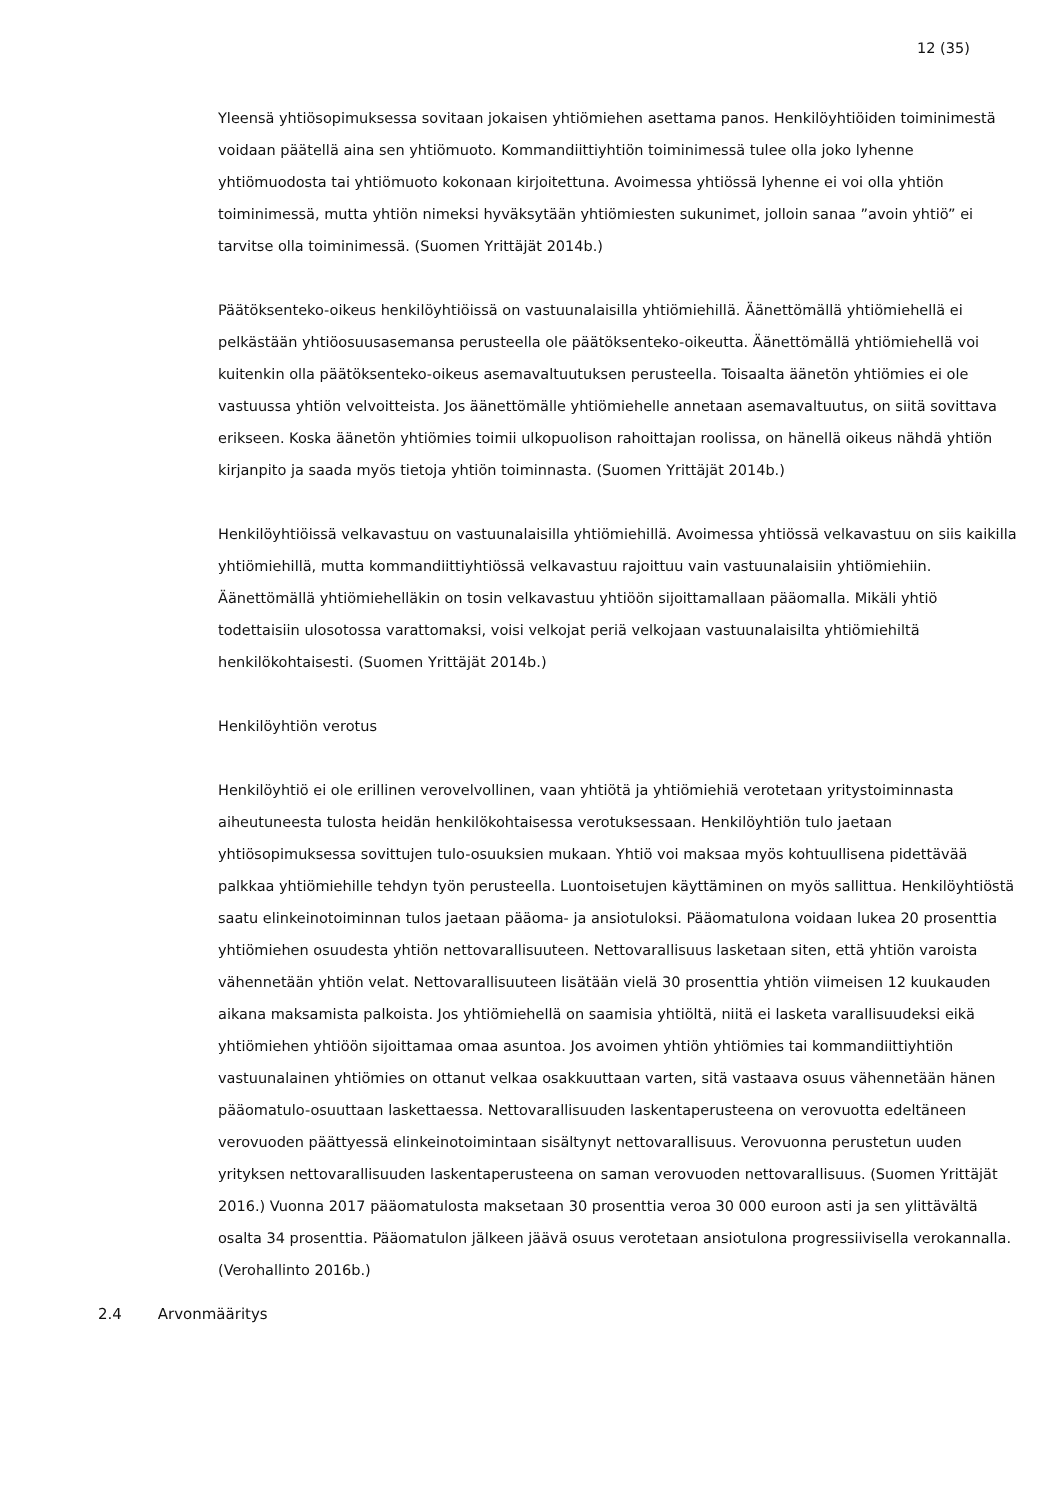12 (35)
Yleensä yhtiösopimuksessa sovitaan jokaisen yhtiömiehen asettama panos. Henkilöyhtiöiden toiminimestä voidaan päätellä aina sen yhtiömuoto. Kommandiittiyhtiön toiminimessä tulee olla joko lyhenne yhtiömuodosta tai yhtiömuoto kokonaan kirjoitettuna. Avoimessa yhtiössä lyhenne ei voi olla yhtiön toiminimessä, mutta yhtiön nimeksi hyväksytään yhtiömiesten sukunimet, jolloin sanaa ”avoin yhtiö” ei tarvitse olla toiminimessä. (Suomen Yrittäjät 2014b.)
Päätöksenteko-oikeus henkilöyhtiöissä on vastuunalaisilla yhtiömiehillä. Äänettömällä yhtiömiehellä ei pelkästään yhtiöosuusasemansa perusteella ole päätöksenteko-oikeutta. Äänettömällä yhtiömiehellä voi kuitenkin olla päätöksenteko-oikeus asemavaltuutuksen perusteella. Toisaalta äänetön yhtiömies ei ole vastuussa yhtiön velvoitteista. Jos äänettömälle yhtiömiehelle annetaan asemavaltuutus, on siitä sovittava erikseen. Koska äänetön yhtiömies toimii ulkopuolison rahoittajan roolissa, on hänellä oikeus nähdä yhtiön kirjanpito ja saada myös tietoja yhtiön toiminnasta. (Suomen Yrittäjät 2014b.)
Henkilöyhtiöissä velkavastuu on vastuunalaisilla yhtiömiehillä. Avoimessa yhtiössä velkavastuu on siis kaikilla yhtiömiehillä, mutta kommandiittiyhtiössä velkavastuu rajoittuu vain vastuunalaisiin yhtiömiehiin. Äänettömällä yhtiömiehelläkin on tosin velkavastuu yhtiöön sijoittamallaan pääomalla. Mikäli yhtiö todettaisiin ulosotossa varattomaksi, voisi velkojat periä velkojaan vastuunalaisilta yhtiömiehiltä henkilökohtaisesti. (Suomen Yrittäjät 2014b.)
Henkilöyhtiön verotus
Henkilöyhtiö ei ole erillinen verovelvollinen, vaan yhtiötä ja yhtiömiehiä verotetaan yritystoiminnasta aiheutuneesta tulosta heidän henkilökohtaisessa verotuksessaan. Henkilöyhtiön tulo jaetaan yhtiösopimuksessa sovittujen tulo-osuuksien mukaan. Yhtiö voi maksaa myös kohtuullisena pidettävää palkkaa yhtiömiehille tehdyn työn perusteella. Luontoisetujen käyttäminen on myös sallittua. Henkilöyhtiöstä saatu elinkeinotoiminnan tulos jaetaan pääoma- ja ansiotuloksi. Pääomatulona voidaan lukea 20 prosenttia yhtiömiehen osuudesta yhtiön nettovarallisuuteen. Nettovarallisuus lasketaan siten, että yhtiön varoista vähennetään yhtiön velat. Nettovarallisuuteen lisätään vielä 30 prosenttia yhtiön viimeisen 12 kuukauden aikana maksamista palkoista. Jos yhtiömiehellä on saamisia yhtiöltä, niitä ei lasketa varallisuudeksi eikä yhtiömiehen yhtiöön sijoittamaa omaa asuntoa. Jos avoimen yhtiön yhtiömies tai kommandiittiyhtiön vastuunalainen yhtiömies on ottanut velkaa osakkuuttaan varten, sitä vastaava osuus vähennetään hänen pääomatulo-osuuttaan laskettaessa. Nettovarallisuuden laskentaperusteena on verovuotta edeltäneen verovuoden päättyessä elinkeinotoimintaan sisältynyt nettovarallisuus. Verovuonna perustetun uuden yrityksen nettovarallisuuden laskentaperusteena on saman verovuoden nettovarallisuus. (Suomen Yrittäjät 2016.) Vuonna 2017 pääomatulosta maksetaan 30 prosenttia veroa 30 000 euroon asti ja sen ylittävältä osalta 34 prosenttia. Pääomatulon jälkeen jäävä osuus verotetaan ansiotulona progressiivisella verokannalla. (Verohallinto 2016b.)
2.4 Arvonmääritys